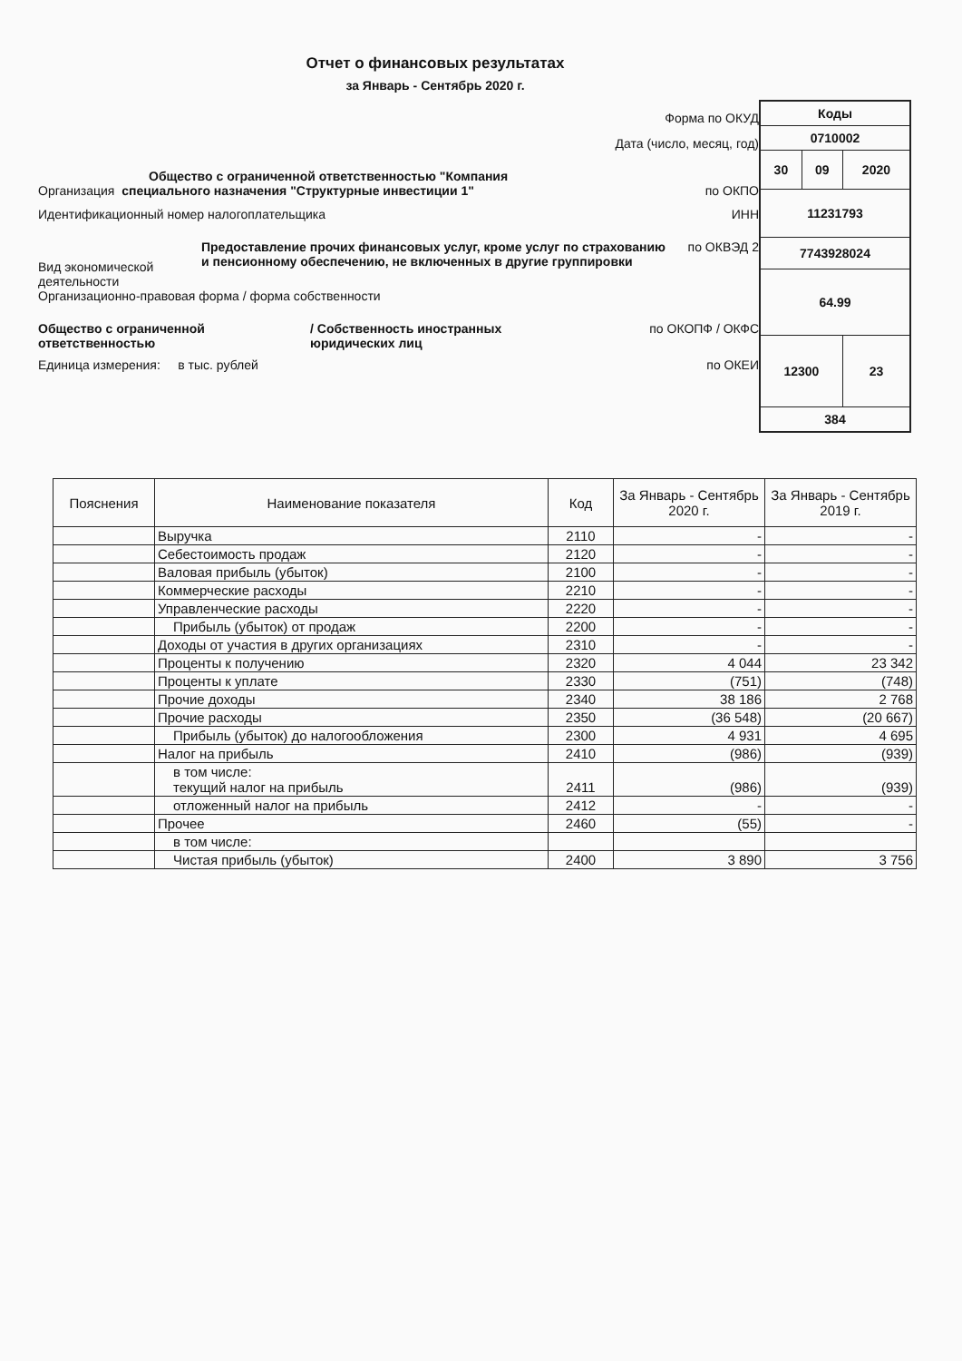Отчет о финансовых результатах
за Январь - Сентябрь 2020 г.
Форма по ОКУД
Дата (число, месяц, год)
Общество с ограниченной ответственностью "Компания
Организация специального назначения "Структурные инвестиции 1" по ОКПО
Идентификационный номер налогоплательщика ИНН
Вид экономической деятельности
Предоставление прочих финансовых услуг, кроме услуг по страхованию и пенсионному обеспечению, не включенных в другие группировки
по ОКВЭД 2
Организационно-правовая форма / форма собственности
Общество с ограниченной ответственностью / Собственность иностранных юридических лиц
по ОКОПФ / ОКФС
Единица измерения: в тыс. рублей по ОКЕИ
| Коды | | |
| 0710002 | | |
| 30 | 09 | 2020 |
| 11231793 | | |
| 7743928024 | | |
| 64.99 | | |
| 12300 | | 23 |
| 384 | | |
| Пояснения | Наименование показателя | Код | За Январь - Сентябрь 2020 г. | За Январь - Сентябрь 2019 г. |
| --- | --- | --- | --- | --- |
| | Выручка | 2110 | - | - |
| | Себестоимость продаж | 2120 | - | - |
| | Валовая прибыль (убыток) | 2100 | - | - |
| | Коммерческие расходы | 2210 | - | - |
| | Управленческие расходы | 2220 | - | - |
| | Прибыль (убыток) от продаж | 2200 | - | - |
| | Доходы от участия в других организациях | 2310 | - | - |
| | Проценты к получению | 2320 | 4 044 | 23 342 |
| | Проценты к уплате | 2330 | (751) | (748) |
| | Прочие доходы | 2340 | 38 186 | 2 768 |
| | Прочие расходы | 2350 | (36 548) | (20 667) |
| | Прибыль (убыток) до налогообложения | 2300 | 4 931 | 4 695 |
| | Налог на прибыль | 2410 | (986) | (939) |
| | в том числе: текущий налог на прибыль | 2411 | (986) | (939) |
| | отложенный налог на прибыль | 2412 | - | - |
| | Прочее | 2460 | (55) | - |
| | в том числе: | | | |
| | Чистая прибыль (убыток) | 2400 | 3 890 | 3 756 |